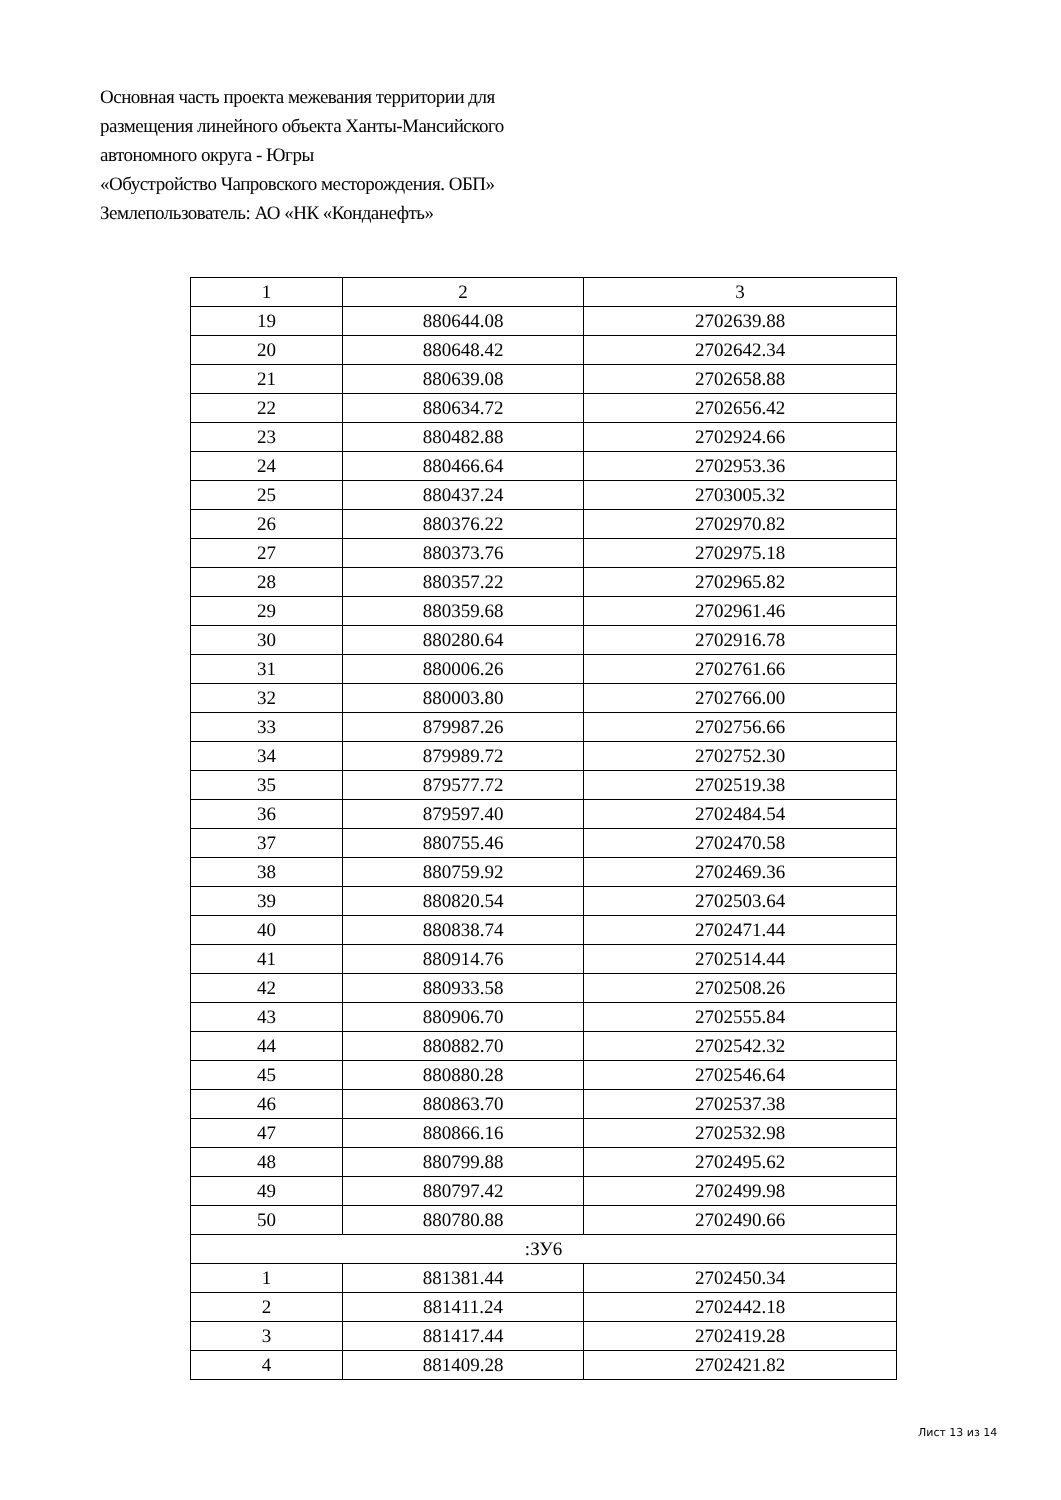Основная часть проекта межевания территории для
размещения линейного объекта Ханты-Мансийского
автономного округа - Югры
«Обустройство Чапровского месторождения. ОБП»
Землепользователь: АО «НК «Конданефть»
| 1 | 2 | 3 |
| 19 | 880644.08 | 2702639.88 |
| 20 | 880648.42 | 2702642.34 |
| 21 | 880639.08 | 2702658.88 |
| 22 | 880634.72 | 2702656.42 |
| 23 | 880482.88 | 2702924.66 |
| 24 | 880466.64 | 2702953.36 |
| 25 | 880437.24 | 2703005.32 |
| 26 | 880376.22 | 2702970.82 |
| 27 | 880373.76 | 2702975.18 |
| 28 | 880357.22 | 2702965.82 |
| 29 | 880359.68 | 2702961.46 |
| 30 | 880280.64 | 2702916.78 |
| 31 | 880006.26 | 2702761.66 |
| 32 | 880003.80 | 2702766.00 |
| 33 | 879987.26 | 2702756.66 |
| 34 | 879989.72 | 2702752.30 |
| 35 | 879577.72 | 2702519.38 |
| 36 | 879597.40 | 2702484.54 |
| 37 | 880755.46 | 2702470.58 |
| 38 | 880759.92 | 2702469.36 |
| 39 | 880820.54 | 2702503.64 |
| 40 | 880838.74 | 2702471.44 |
| 41 | 880914.76 | 2702514.44 |
| 42 | 880933.58 | 2702508.26 |
| 43 | 880906.70 | 2702555.84 |
| 44 | 880882.70 | 2702542.32 |
| 45 | 880880.28 | 2702546.64 |
| 46 | 880863.70 | 2702537.38 |
| 47 | 880866.16 | 2702532.98 |
| 48 | 880799.88 | 2702495.62 |
| 49 | 880797.42 | 2702499.98 |
| 50 | 880780.88 | 2702490.66 |
| :ЗУ6 | | |
| 1 | 881381.44 | 2702450.34 |
| 2 | 881411.24 | 2702442.18 |
| 3 | 881417.44 | 2702419.28 |
| 4 | 881409.28 | 2702421.82 |
Лист 13 из 14